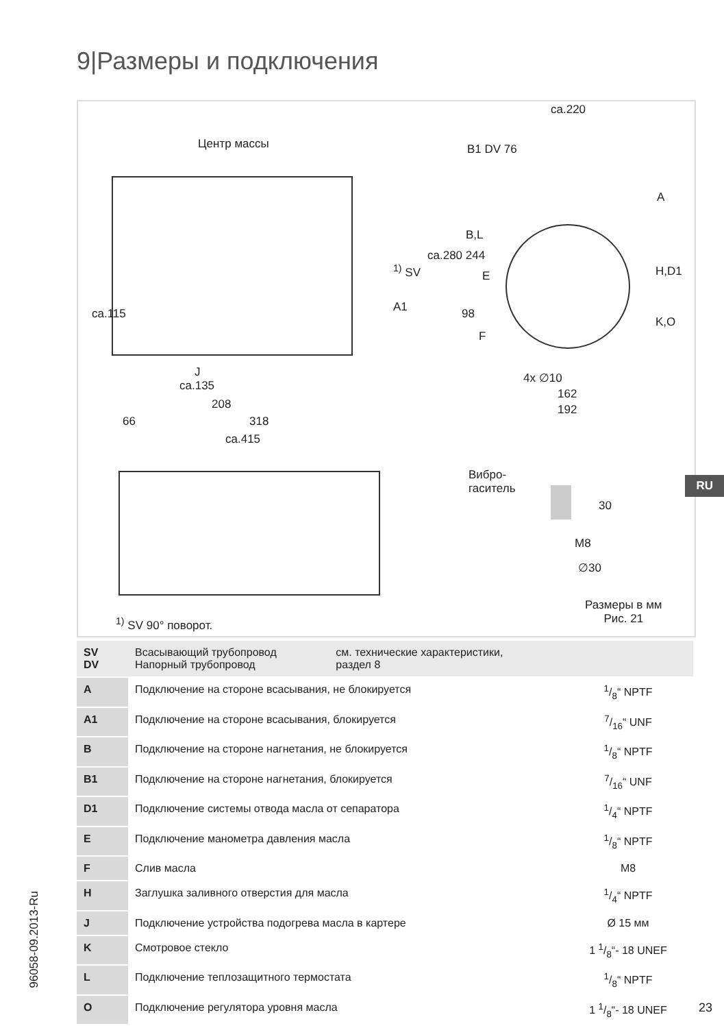9|Размеры и подключения
Центр массы
ca.220
B1 DV 76
A
B,L
<sup>1)</sup> SV
A1
ca.280 244
E H,D1
K,O
98
F
ca.115
J
ca.135
208
66 318
ca.415
4x ∅10
162
192
Вибро-
гаситель
30
M8
∅30
Размеры в мм
Рис. 21
<sup>1)</sup> SV 90° поворот.
| SV DV | Всасывающий трубопровод Напорный трубопровод | см. технические характеристики, раздел 8 | |
| A | Подключение на стороне всасывания, не блокируется | | 1/8“ NPTF |
| A1 | Подключение на стороне всасывания, блокируется | | 7/16“ UNF |
| B | Подключение на стороне нагнетания, не блокируется | | 1/8“ NPTF |
| B1 | Подключение на стороне нагнетания, блокируется | | 7/16“ UNF |
| D1 | Подключение системы отвода масла от сепаратора | | 1/4“ NPTF |
| E | Подключение манометра давления масла | | 1/8“ NPTF |
| F | Слив масла | | M8 |
| H | Заглушка заливного отверстия для масла | | 1/4“ NPTF |
| J | Подключение устройства подогрева масла в картере | | Ø 15 мм |
| K | Смотровое стекло | | 1 1/8“- 18 UNEF |
| L | Подключение теплозащитного термостата | | 1/8“ NPTF |
| O | Подключение регулятора уровня масла | | 1 1/8“- 18 UNEF |
RU
96058-09.2013-Ru
23